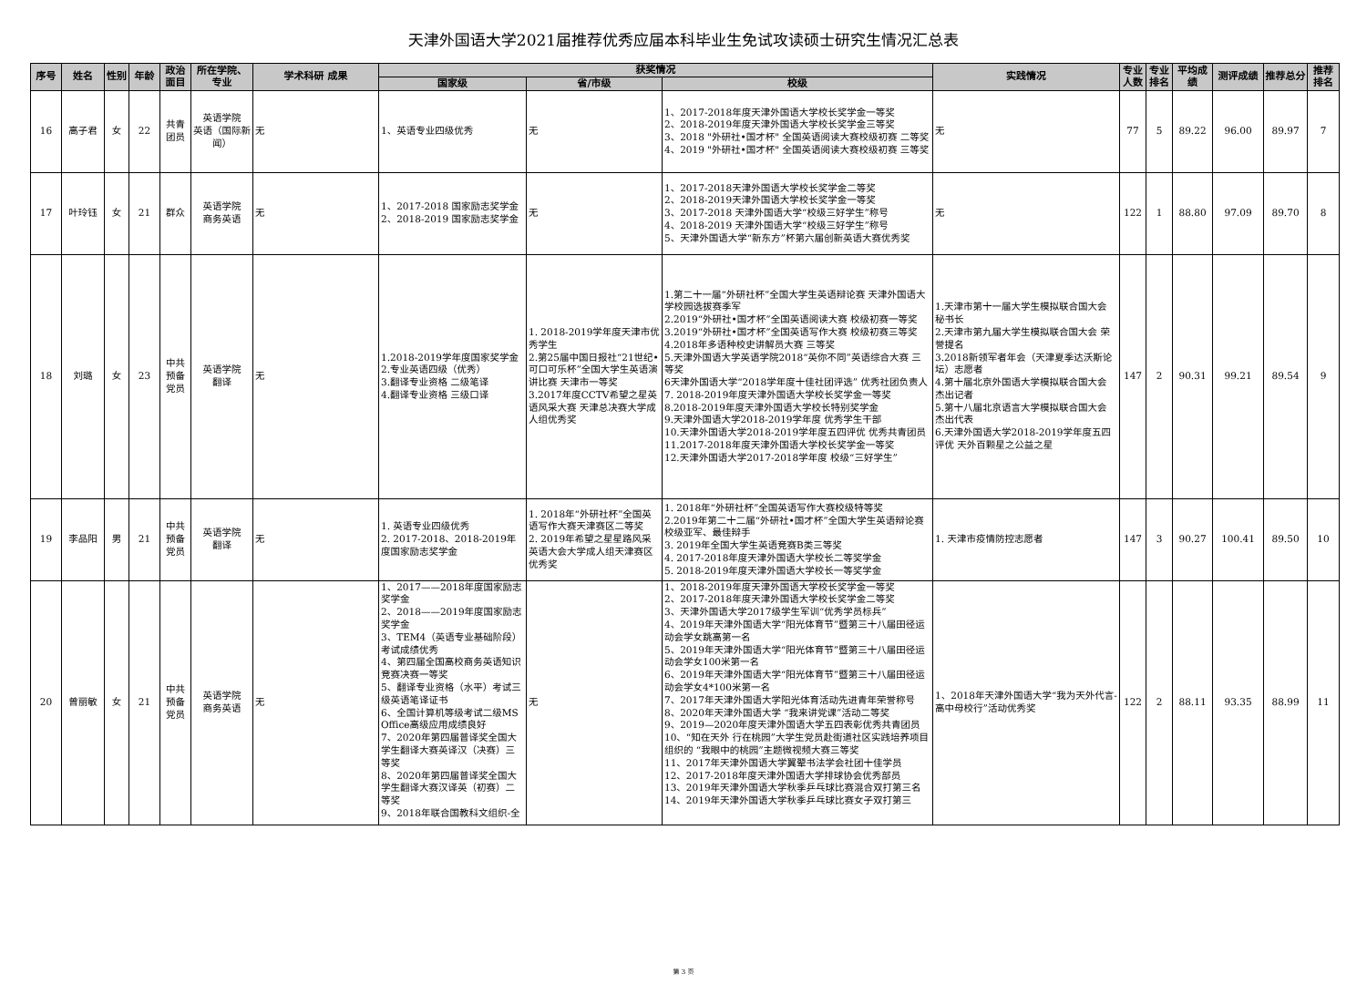天津外国语大学2021届推荐优秀应届本科毕业生免试攻读硕士研究生情况汇总表
| 序号 | 姓名 | 性别 | 年龄 | 政治面目 | 所在学院、专业 | 学术科研 成果 | 获奖情况 | | | 实践情况 | 专业人数 | 专业排名 | 平均成绩 | 测评成绩 | 推荐总分 | 推荐排名 |
| --- | --- | --- | --- | --- | --- | --- | --- | --- | --- | --- | --- | --- | --- | --- | --- | --- |
| | | | | | | | 国家级 | 省/市级 | 校级 | | | | | | | |
| 16 | 高子君 | 女 | 22 | 共青团员 | 英语学院 英语（国际新闻） | 无 | 1、英语专业四级优秀 | 无 | 1、2017-2018年度天津外国语大学校长奖学金一等奖 2、2018-2019年度天津外国语大学校长奖学金三等奖 3、2018 "外研社•国才杯" 全国英语阅读大赛校级初赛 二等奖 4、2019 "外研社•国才杯" 全国英语阅读大赛校级初赛 三等奖 | 无 | 77 | 5 | 89.22 | 96.00 | 89.97 | 7 |
| 17 | 叶玲钰 | 女 | 21 | 群众 | 英语学院 商务英语 | 无 | 1、2017-2018 国家励志奖学金 2、2018-2019 国家励志奖学金 | 无 | 1、2017-2018天津外国语大学校长奖学金二等奖 2、2018-2019天津外国语大学校长奖学金一等奖 3、2017-2018 天津外国语大学“校级三好学生”称号 4、2018-2019 天津外国语大学“校级三好学生”称号 5、天津外国语大学“新东方”杯第六届创新英语大赛优秀奖 | 无 | 122 | 1 | 88.80 | 97.09 | 89.70 | 8 |
| 18 | 刘璐 | 女 | 23 | 中共预备党员 | 英语学院 翻译 | 无 | 1.2018-2019学年度国家奖学金 2.专业英语四级（优秀） 3.翻译专业资格 二级笔译 4.翻译专业资格 三级口译 | 1. 2018-2019学年度天津市优秀学生 2.第25届中国日报社“21世纪•可口可乐杯”全国大学生英语演讲比赛 天津市一等奖 3.2017年度CCTV希望之星英语风采大赛 天津总决赛大学成人组优秀奖 | 1.第二十一届“外研社杯”全国大学生英语辩论赛 天津外国语大学校园选拔赛季军 2.2019“外研社•国才杯”全国英语阅读大赛 校级初赛一等奖 3.2019“外研社•国才杯”全国英语写作大赛 校级初赛三等奖 4.2018年多语种校史讲解员大赛 三等奖 5.天津外国语大学英语学院2018“英你不同”英语综合大赛 三等奖 6天津外国语大学“2018学年度十佳社团评选” 优秀社团负责人 7. 2018-2019年度天津外国语大学校长奖学金一等奖 8.2018-2019年度天津外国语大学校长特别奖学金 9.天津外国语大学2018-2019学年度 优秀学生干部 10.天津外国语大学2018-2019学年度五四评优 优秀共青团员 11.2017-2018年度天津外国语大学校长奖学金一等奖 12.天津外国语大学2017-2018学年度 校级“三好学生” | 1.天津市第十一届大学生模拟联合国大会 秘书长 2.天津市第九届大学生模拟联合国大会 荣誉提名 3.2018新领军者年会（天津夏季达沃斯论坛）志愿者 4.第十届北京外国语大学模拟联合国大会 杰出记者 5.第十八届北京语言大学模拟联合国大会 杰出代表 6.天津外国语大学2018-2019学年度五四评优 天外百颗星之公益之星 | 147 | 2 | 90.31 | 99.21 | 89.54 | 9 |
| 19 | 李品阳 | 男 | 21 | 中共预备党员 | 英语学院 翻译 | 无 | 1. 英语专业四级优秀 2. 2017-2018、2018-2019年度国家励志奖学金 | 1. 2018年“外研社杯”全国英语写作大赛天津赛区二等奖 2. 2019年希望之星星路风采英语大会大学成人组天津赛区优秀奖 | 1. 2018年“外研社杯”全国英语写作大赛校级特等奖 2.2019年第二十二届“外研社•国才杯”全国大学生英语辩论赛校级亚军、最佳辩手 3. 2019年全国大学生英语竞赛B类三等奖 4. 2017-2018年度天津外国语大学校长二等奖学金 5. 2018-2019年度天津外国语大学校长一等奖学金 | 1. 天津市疫情防控志愿者 | 147 | 3 | 90.27 | 100.41 | 89.50 | 10 |
| 20 | 曾丽敏 | 女 | 21 | 中共预备党员 | 英语学院 商务英语 | 无 | 1、2017——2018年度国家励志奖学金 2、2018——2019年度国家励志奖学金 3、TEM4（英语专业基础阶段）考试成绩优秀 4、第四届全国高校商务英语知识竞赛决赛一等奖 5、翻译专业资格（水平）考试三级英语笔译证书 6、全国计算机等级考试二级MS Office高级应用成绩良好 7、2020年第四届普译奖全国大学生翻译大赛英译汉（决赛）三等奖 8、2020年第四届普译奖全国大学生翻译大赛汉译英（初赛）二等奖 9、2018年联合国教科文组织-全 | 无 | 1、2018-2019年度天津外国语大学校长奖学金一等奖 2、2017-2018年度天津外国语大学校长奖学金二等奖 3、天津外国语大学2017级学生军训“优秀学员标兵” 4、2019年天津外国语大学“阳光体育节”暨第三十八届田径运动会学女跳高第一名 5、2019年天津外国语大学“阳光体育节”暨第三十八届田径运动会学女100米第一名 6、2019年天津外国语大学“阳光体育节”暨第三十八届田径运动会学女4*100米第一名 7、2017年天津外国语大学阳光体育活动先进青年荣誉称号 8、2020年天津外国语大学 “我来讲党课”活动二等奖 9、2019—2020年度天津外国语大学五四表彰优秀共青团员 10、“知在天外 行在桃园”大学生党员赴街道社区实践培养项目组织的 “我眼中的桃园”主题微视频大赛三等奖 11、2017年天津外国语大学翼翚书法学会社团十佳学员 12、2017-2018年度天津外国语大学排球协会优秀部员 13、2019年天津外国语大学秋季乒乓球比赛混合双打第三名 14、2019年天津外国语大学秋季乒乓球比赛女子双打第三 | 1、2018年天津外国语大学“我为天外代言-高中母校行”活动优秀奖 | 122 | 2 | 88.11 | 93.35 | 88.99 | 11 |
第 3 页